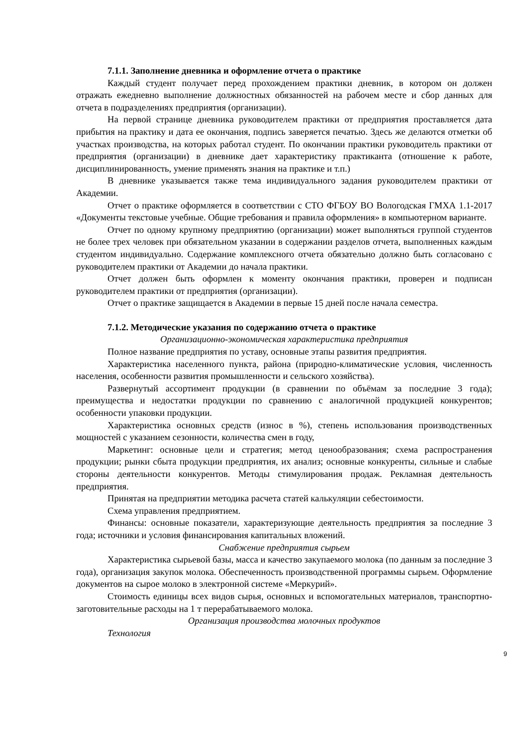7.1.1. Заполнение дневника и оформление отчета о практике
Каждый студент получает перед прохождением практики дневник, в котором он должен отражать ежедневно выполнение должностных обязанностей на рабочем месте и сбор данных для отчета в подразделениях предприятия (организации).
На первой странице дневника руководителем практики от предприятия проставляется дата прибытия на практику и дата ее окончания, подпись заверяется печатью. Здесь же делаются отметки об участках производства, на которых работал студент. По окончании практики руководитель практики от предприятия (организации) в дневнике дает характеристику практиканта (отношение к работе, дисциплинированность, умение применять знания на практике и т.п.)
В дневнике указывается также тема индивидуального задания руководителем практики от Академии.
Отчет о практике оформляется в соответствии с СТО ФГБОУ ВО Вологодская ГМХА 1.1-2017 «Документы текстовые учебные. Общие требования и правила оформления» в компьютерном варианте.
Отчет по одному крупному предприятию (организации) может выполняться группой студентов не более трех человек при обязательном указании в содержании разделов отчета, выполненных каждым студентом индивидуально. Содержание комплексного отчета обязательно должно быть согласовано с руководителем практики от Академии до начала практики.
Отчет должен быть оформлен к моменту окончания практики, проверен и подписан руководителем практики от предприятия (организации).
Отчет о практике защищается в Академии в первые 15 дней после начала семестра.
7.1.2. Методические указания по содержанию отчета о практике
Организационно-экономическая характеристика предприятия
Полное название предприятия по уставу, основные этапы развития предприятия.
Характеристика населенного пункта, района (природно-климатические условия, численность населения, особенности развития промышленности и сельского хозяйства).
Развернутый ассортимент продукции (в сравнении по объёмам за последние 3 года); преимущества и недостатки продукции по сравнению с аналогичной продукцией конкурентов; особенности упаковки продукции.
Характеристика основных средств (износ в %), степень использования производственных мощностей с указанием сезонности, количества смен в году,
Маркетинг: основные цели и стратегия; метод ценообразования; схема распространения продукции; рынки сбыта продукции предприятия, их анализ; основные конкуренты, сильные и слабые стороны деятельности конкурентов. Методы стимулирования продаж. Рекламная деятельность предприятия.
Принятая на предприятии методика расчета статей калькуляции себестоимости.
Схема управления предприятием.
Финансы: основные показатели, характеризующие деятельность предприятия за последние 3 года; источники и условия финансирования капитальных вложений.
Снабжение предприятия сырьем
Характеристика сырьевой базы, масса и качество закупаемого молока (по данным за последние 3 года), организация закупок молока. Обеспеченность производственной программы сырьем. Оформление документов на сырое молоко в электронной системе «Меркурий».
Стоимость единицы всех видов сырья, основных и вспомогательных материалов, транспортно-заготовительные расходы на 1 т перерабатываемого молока.
Организация производства молочных продуктов
Технология
9